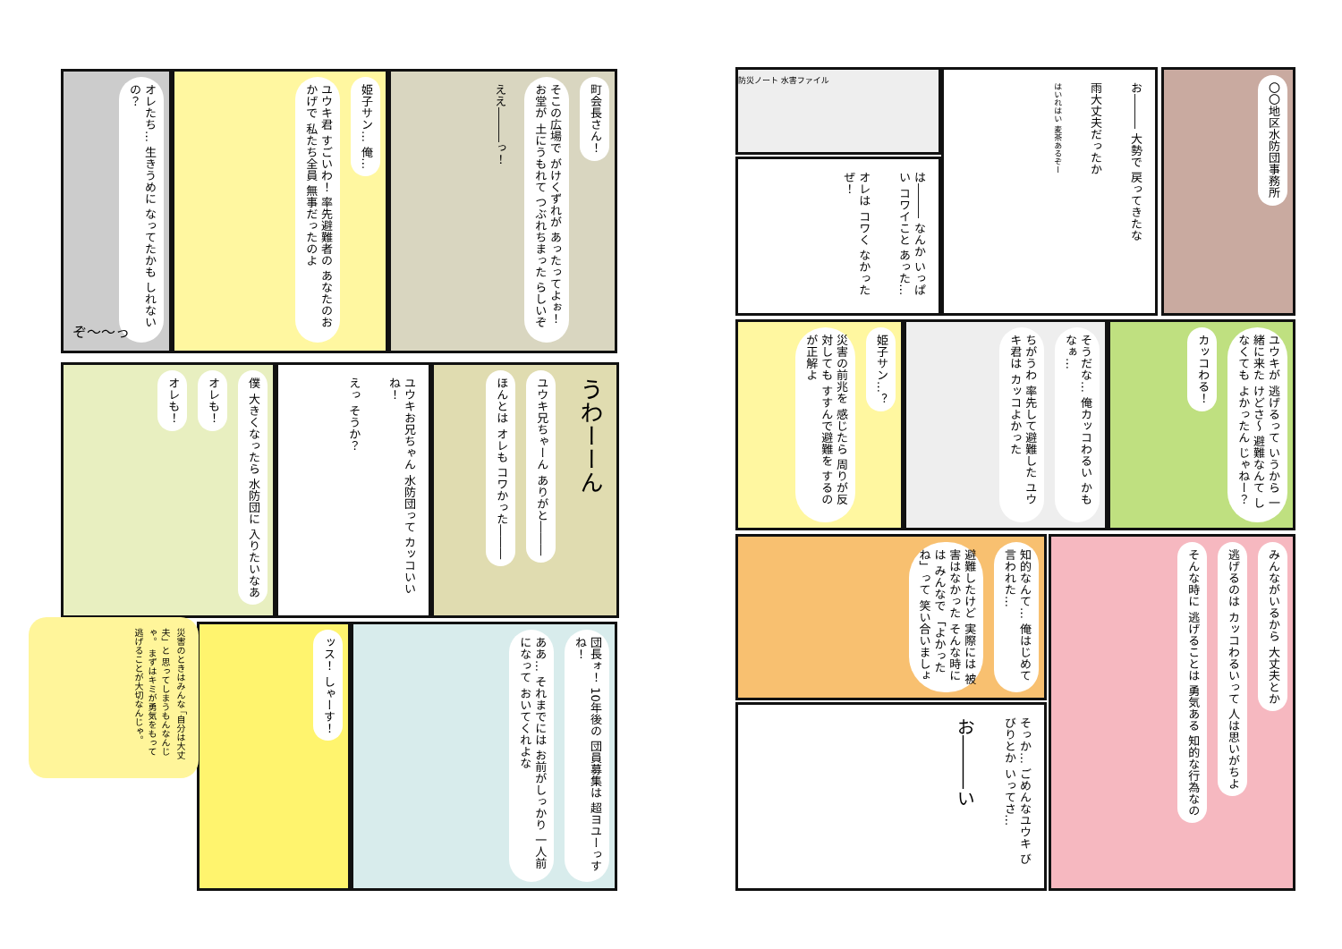町会長さん！
そこの広場で がけくずれが あったってよぉ！ お堂が 土にうもれて つぶれちまった らしいぞ
ええ―――っ！
姫子サン… 俺…
ユウキ君 すごいわ！ 率先避難者の あなたのおかげで 私たち全員 無事だったのよ
オレたち… 生きうめに なってたかも しれないの？
ぞ〜〜っ
うわーーん
ユウキ兄ちゃーん ありがと―――
ほんとは オレも コワかった―――
ユウキお兄ちゃん 水防団って カッコいいね！
えっ そうか？
僕 大きくなったら 水防団に 入りたいなあ
オレも！
オレも！
団長ォ！ 10年後の 団員募集は 超ヨユーっすね！
ああ… それまでには お前がしっかり 一人前になって おいてくれよな
ッス！ しゃーす！
災害のときはみんな 「自分は大丈夫」と 思ってしまうもんなんじゃ。 まずはキミが勇気をもって 逃げることが大切なんじゃ。
〇〇地区水防団事務所
お――― 大勢で 戻ってきたな
雨大丈夫だったか
はいれはい 麦茶あるぞー
防災ノート 水害ファイル
は――― なんか いっぱい コワイこと あった…
オレは コワく なかったぜ！
ユウキが 逃げるって いうから 一緒に来た けどさ〜 避難なんて しなくても よかったん じゃねー？
カッコわる！
そうだな… 俺カッコわるい かもなぁ…
ちがうわ 率先して避難した ユウキ君は カッコよかった
姫子サン…？
災害の前兆を 感じたら 周りが反対しても すすんで避難を するのが正解よ
みんながいるから 大丈夫とか
逃げるのは カッコわるいって 人は思いがちよ
そんな時に 逃げることは 勇気ある 知的な行為なの
知的なんて… 俺はじめて 言われた…
避難したけど 実際には 被害はなかった そんな時には みんなで 「よかったね」って 笑い合いましょ
そっか… ごめんなユウキ びびりとか いってさ…
お―――い